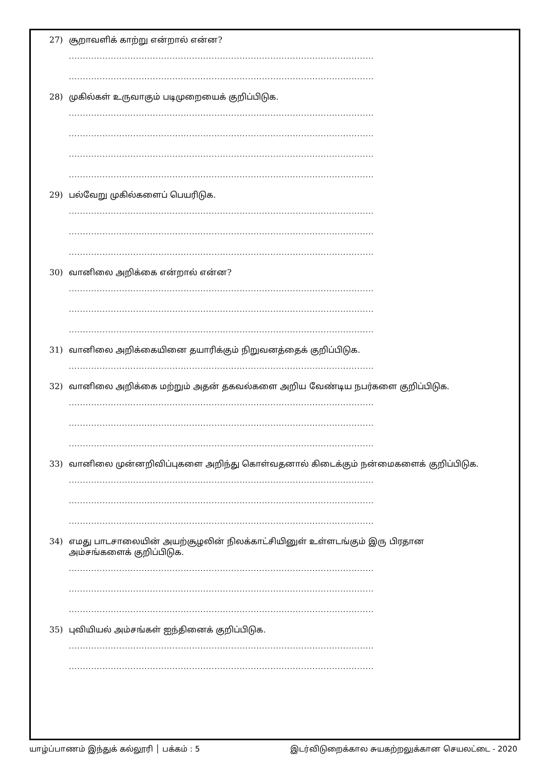27) சூறாவளிக் காற்று என்றால் என்ன?
.............................................................................................................
.............................................................................................................
28) முகில்கள் உருவாகும் படிமுறையைக் குறிப்பிடுக.
.............................................................................................................
.............................................................................................................
.............................................................................................................
.............................................................................................................
29) பல்வேறு முகில்களைப் பெயரிடுக.
.............................................................................................................
.............................................................................................................
.............................................................................................................
30) வானிலை அறிக்கை என்றால் என்ன?
.............................................................................................................
.............................................................................................................
.............................................................................................................
31) வானிலை அறிக்கையினை தயாரிக்கும் நிறுவனத்தைக் குறிப்பிடுக.
.............................................................................................................
32) வானிலை அறிக்கை மற்றும் அதன் தகவல்களை அறிய வேண்டிய நபர்களை குறிப்பிடுக.
.............................................................................................................
.............................................................................................................
.............................................................................................................
33) வானிலை முன்னறிவிப்புகளை அறிந்து கொள்வதனால் கிடைக்கும் நன்மைகளைக் குறிப்பிடுக.
.............................................................................................................
.............................................................................................................
.............................................................................................................
34) எமது பாடசாலையின் அயற்சூழலின் நிலக்காட்சியினுள் உள்ளடங்கும் இரு பிரதான அம்சங்களைக் குறிப்பிடுக.
.............................................................................................................
.............................................................................................................
.............................................................................................................
35) புவியியல் அம்சங்கள் ஐந்தினைக் குறிப்பிடுக.
.............................................................................................................
.............................................................................................................
யாழ்ப்பாணம் இந்துக் கல்லூரி │ பக்கம் : 5 இடர்விடுறைக்கால சுயகற்றலுக்கான செயலட்டை - 2020